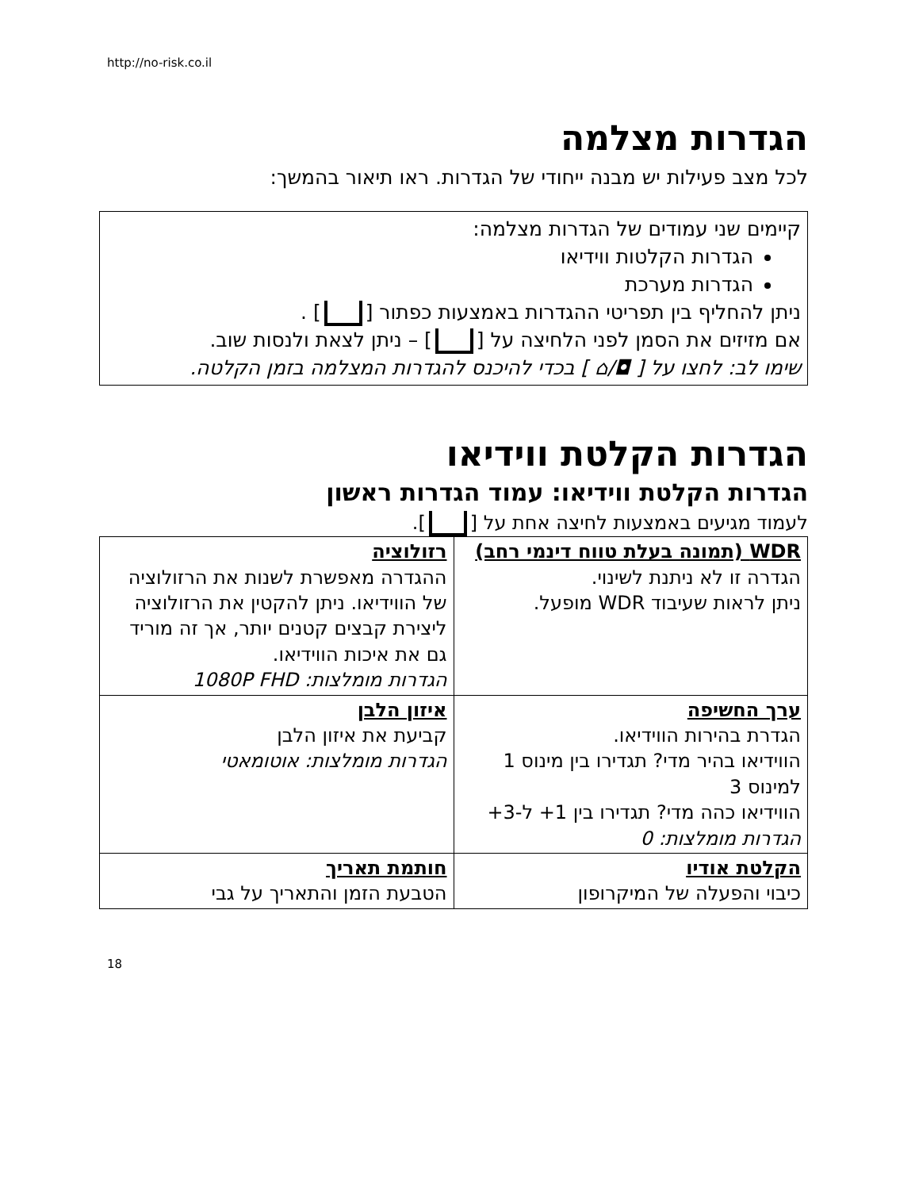http://no-risk.co.il
הגדרות מצלמה
לכל מצב פעילות יש מבנה ייחודי של הגדרות. ראו תיאור בהמשך:
קיימים שני עמודים של הגדרות מצלמה:
הגדרות הקלטות ווידיאו
הגדרות מערכת
ניתן להחליף בין תפריטי ההגדרות באמצעות כפתור [ ] .
אם מזיזים את הסמן לפני הלחיצה על [ ] – ניתן לצאת ולנסות שוב.
שימו לב: לחצו על [ ◘/⌂ ] בכדי להיכנס להגדרות המצלמה בזמן הקלטה.
הגדרות הקלטת ווידיאו
הגדרות הקלטת ווידיאו: עמוד הגדרות ראשון
לעמוד מגיעים באמצעות לחיצה אחת על [ ].
| WDR (תמונה בעלת טווח דינמי רחב) הגדרה זו לא ניתנת לשינוי. ניתן לראות שעיבוד WDR מופעל. | רזולוציה ההגדרה מאפשרת לשנות את הרזולוציה של הווידיאו. ניתן להקטין את הרזולוציה ליצירת קבצים קטנים יותר, אך זה מוריד גם את איכות הווידיאו. הגדרות מומלצות: 1080P FHD |
| ערך החשיפה הגדרת בהירות הווידיאו. הווידיאו בהיר מדי? תגדירו בין מינוס 1 למינוס 3 הווידיאו כהה מדי? תגדירו בין 1+ ל-3+ הגדרות מומלצות: 0 | איזון הלבן קביעת את איזון הלבן הגדרות מומלצות: אוטומאטי |
| הקלטת אודיו כיבוי והפעלה של המיקרופון | חותמת תאריך הטבעת הזמן והתאריך על גבי |
18